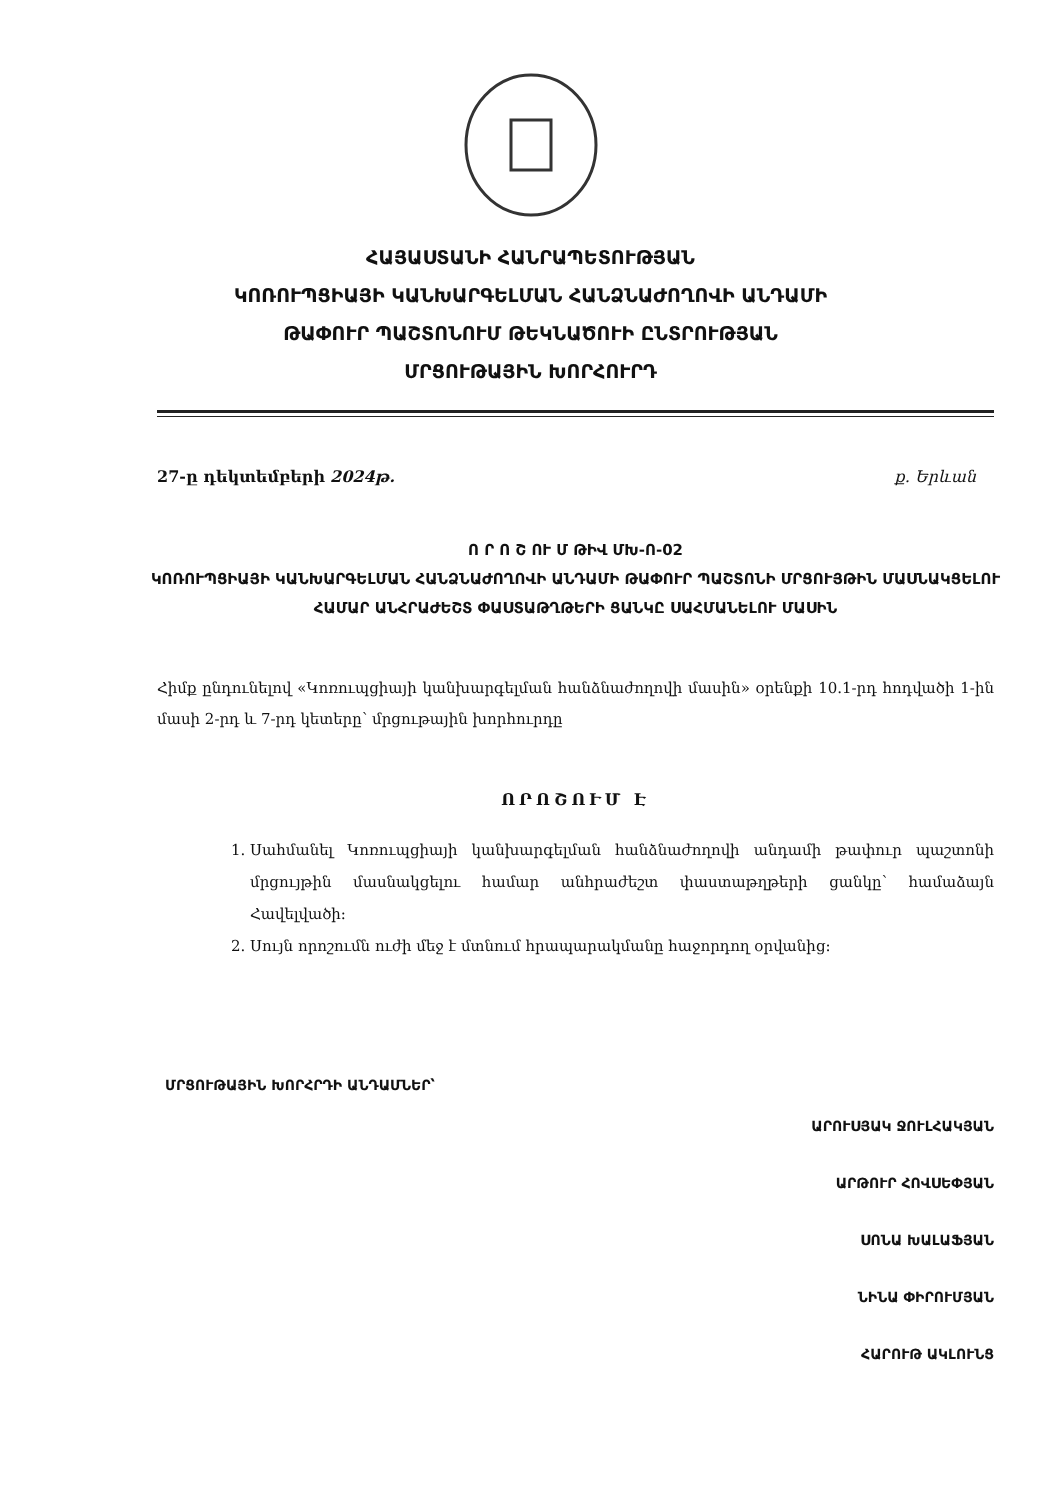ՀԱՅԱՍՏԱՆԻ ՀԱՆՐԱՊԵՏՈՒԹՅԱՆ
ԿՈՌՈՒՊՑԻԱՅԻ ԿԱՆԽԱՐԳԵԼՄԱՆ ՀԱՆՁՆԱԺՈՂՈՎԻ ԱՆԴԱՄԻ
ԹԱՓՈՒՐ ՊԱՇՏՈՆՈՒՄ ԹԵԿՆԱԾՈՒԻ ԸՆՏՐՈՒԹՅԱՆ
ՄՐՑՈՒԹԱՅԻՆ ԽՈՐՀՈՒՐԴ
27-ը դեկտեմբերի 2024թ. ք. Երևան
Ո Ր Ո Շ ՈՒ Մ ԹԻՎ ՄԽ-Ո-02
ԿՈՌՈՒՊՑԻԱՅԻ ԿԱՆԽԱՐԳԵԼՄԱՆ ՀԱՆՁՆԱԺՈՂՈՎԻ ԱՆԴԱՄԻ ԹԱՓՈՒՐ ՊԱՇՏՈՆԻ ՄՐՑՈՒՅԹԻՆ ՄԱՍՆԱԿՑԵԼՈՒ ՀԱՄԱՐ ԱՆՀՐԱԺԵՇՏ ՓԱՍՏԱԹՂԹԵՐԻ ՑԱՆԿԸ ՍԱՀՄԱՆԵԼՈՒ ՄԱՍԻՆ
Հիմք ընդունելով «Կոռուպցիայի կանխարգելման հանձնաժողովի մասին» օրենքի 10.1-րդ հոդվածի 1-ին մասի 2-րդ և 7-րդ կետերը՝ մրցութային խորհուրդը
ՈՐՈՇՈՒՄ Է
1. Սահմանել Կոռուպցիայի կանխարգելման հանձնաժողովի անդամի թափուր պաշտոնի մրցույթին մասնակցելու համար անհրաժեշտ փաստաթղթերի ցանկը՝ համաձայն Հավելվածի։
2. Սույն որոշումն ուժի մեջ է մտնում հրապարակմանը հաջորդող օրվանից։
ՄՐՑՈՒԹԱՅԻՆ ԽՈՐՀՐԴԻ ԱՆԴԱՄՆԵՐ՝
ԱՐՈՒՍՅԱԿ ՋՈՒԼՀԱԿՅԱՆ
ԱՐԹՈՒՐ ՀՈՎՍԵՓՅԱՆ
ՍՈՆԱ ԽԱԼԱՖՅԱՆ
ՆԻՆԱ ՓԻՐՈՒՄՅԱՆ
ՀԱՐՈՒԹ ԱԿԼՈՒՆՑ